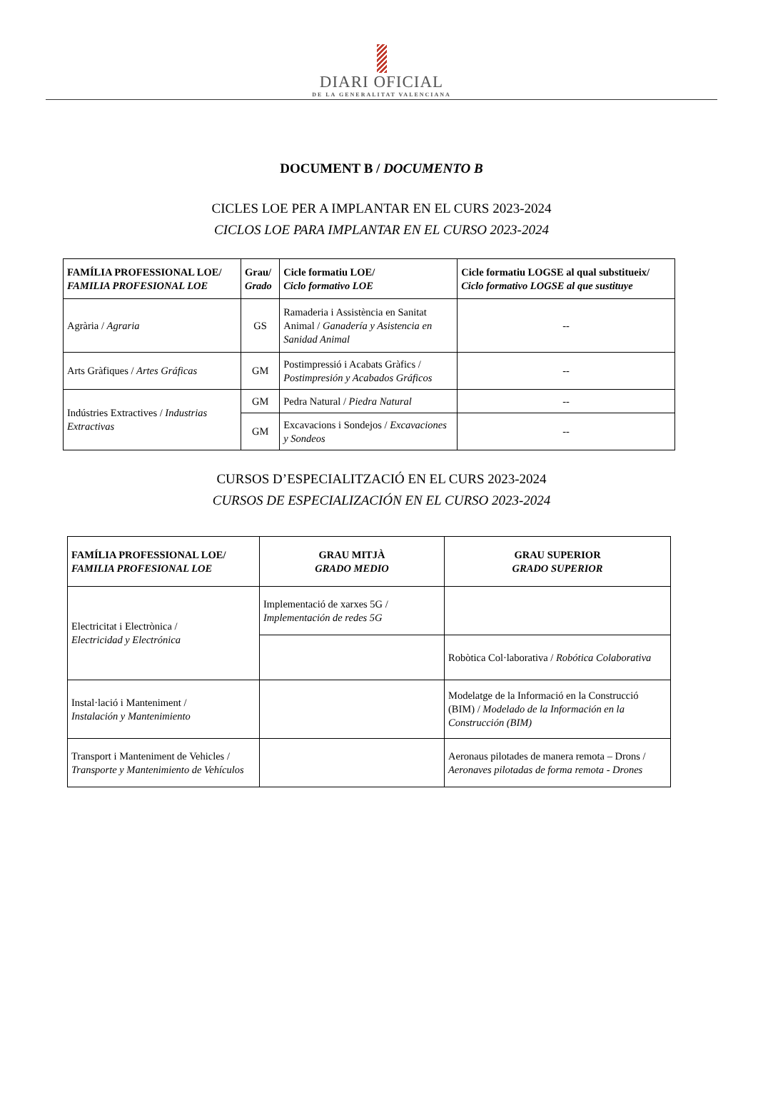DIARI OFICIAL
DE LA GENERALITAT VALENCIANA
DOCUMENT B / DOCUMENTO B
CICLES LOE PER A IMPLANTAR EN EL CURS 2023-2024
CICLOS LOE PARA IMPLANTAR EN EL CURSO 2023-2024
| FAMÍLIA PROFESSIONAL LOE/ FAMILIA PROFESIONAL LOE | Grau/ Grado | Cicle formatiu LOE/ Ciclo formativo LOE | Cicle formatiu LOGSE al qual substitueix/ Ciclo formativo LOGSE al que sustituye |
| --- | --- | --- | --- |
| Agrària / Agraria | GS | Ramaderia i Assistència en Sanitat Animal / Ganadería y Asistencia en Sanidad Animal | -- |
| Arts Gràfiques / Artes Gráficas | GM | Postimpressió i Acabats Gràfics / Postimpresión y Acabados Gráficos | -- |
| Indústries Extractives / Industrias Extractivas | GM | Pedra Natural / Piedra Natural | -- |
| | GM | Excavacions i Sondejos / Excavaciones y Sondeos | -- |
CURSOS D’ESPECIALITZACIÓ EN EL CURS 2023-2024
CURSOS DE ESPECIALIZACIÓN EN EL CURSO 2023-2024
| FAMÍLIA PROFESSIONAL LOE/ FAMILIA PROFESIONAL LOE | GRAU MITJÀ GRADO MEDIO | GRAU SUPERIOR GRADO SUPERIOR |
| --- | --- | --- |
| Electricitat i Electrònica / Electricidad y Electrónica | Implementació de xarxes 5G / Implementación de redes 5G | |
| | | Robòtica Col·laborativa / Robótica Colaborativa |
| Instal·lació i Manteniment / Instalación y Mantenimiento | | Modelatge de la Informació en la Construcció (BIM) / Modelado de la Información en la Construcción (BIM) |
| Transport i Manteniment de Vehicles / Transporte y Mantenimiento de Vehículos | | Aeronaus pilotades de manera remota – Drons / Aeronaves pilotadas de forma remota - Drones |